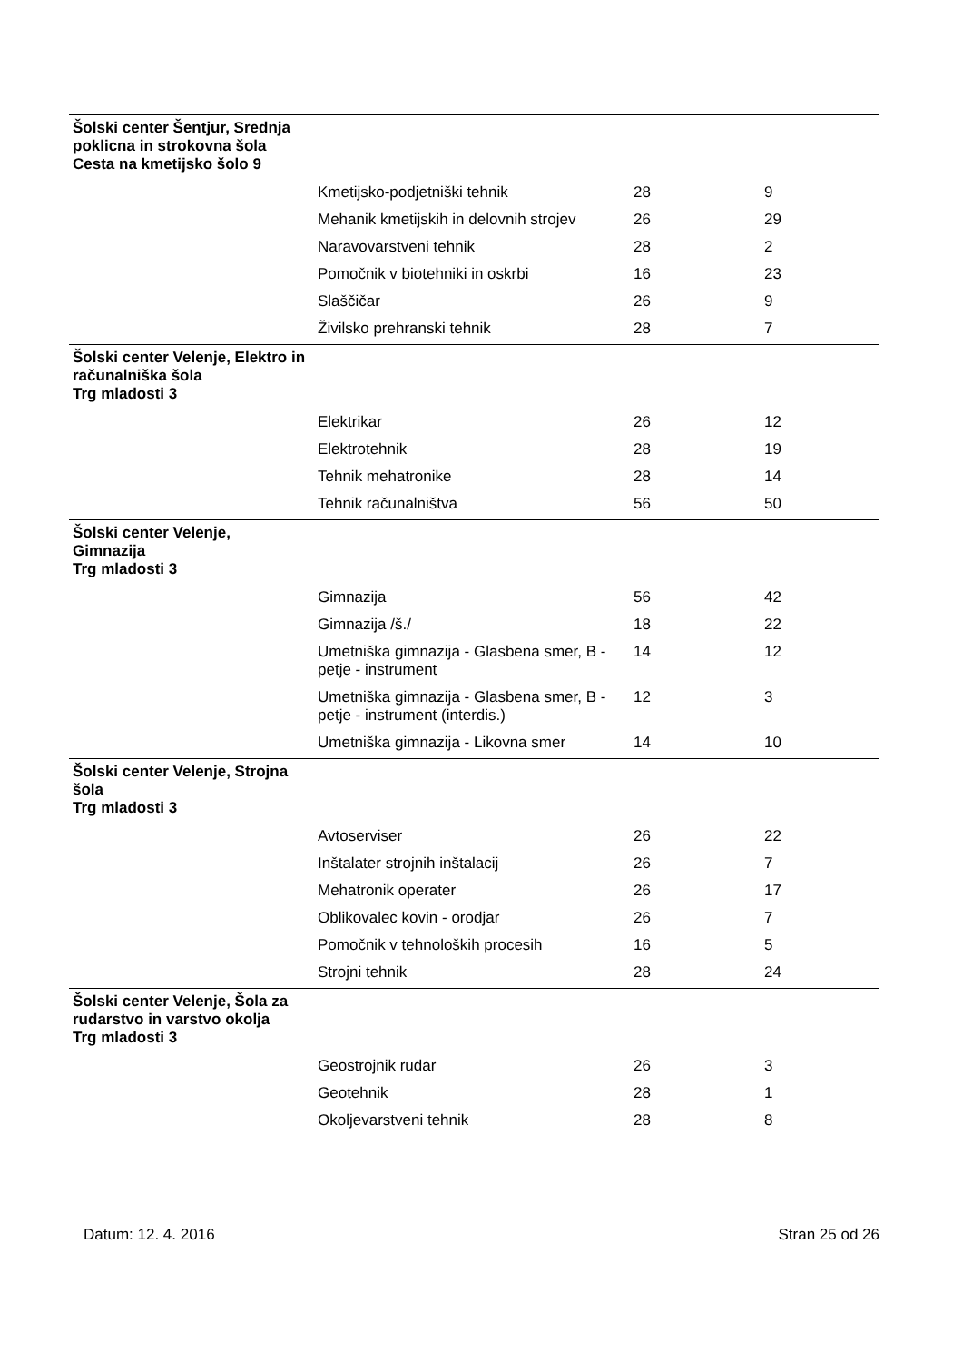| Šolski center Šentjur, Srednja poklicna in strokovna šola Cesta na kmetijsko šolo 9 | | | |
| | Kmetijsko-podjetniški tehnik | 28 | 9 |
| | Mehanik kmetijskih in delovnih strojev | 26 | 29 |
| | Naravovarstveni tehnik | 28 | 2 |
| | Pomočnik v biotehniki in oskrbi | 16 | 23 |
| | Slaščičar | 26 | 9 |
| | Živilsko prehranski tehnik | 28 | 7 |
| Šolski center Velenje, Elektro in računalniška šola Trg mladosti 3 | | | |
| | Elektrikar | 26 | 12 |
| | Elektrotehnik | 28 | 19 |
| | Tehnik mehatronike | 28 | 14 |
| | Tehnik računalništva | 56 | 50 |
| Šolski center Velenje, Gimnazija Trg mladosti 3 | | | |
| | Gimnazija | 56 | 42 |
| | Gimnazija /š./ | 18 | 22 |
| | Umetniška gimnazija - Glasbena smer, B - petje - instrument | 14 | 12 |
| | Umetniška gimnazija - Glasbena smer, B - petje - instrument (interdis.) | 12 | 3 |
| | Umetniška gimnazija - Likovna smer | 14 | 10 |
| Šolski center Velenje, Strojna šola Trg mladosti 3 | | | |
| | Avtoserviser | 26 | 22 |
| | Inštalater strojnih inštalacij | 26 | 7 |
| | Mehatronik operater | 26 | 17 |
| | Oblikovalec kovin - orodjar | 26 | 7 |
| | Pomočnik v tehnoloških procesih | 16 | 5 |
| | Strojni tehnik | 28 | 24 |
| Šolski center Velenje, Šola za rudarstvo in varstvo okolja Trg mladosti 3 | | | |
| | Geostrojnik rudar | 26 | 3 |
| | Geotehnik | 28 | 1 |
| | Okoljevarstveni tehnik | 28 | 8 |
Datum: 12. 4. 2016 Stran 25 od 26